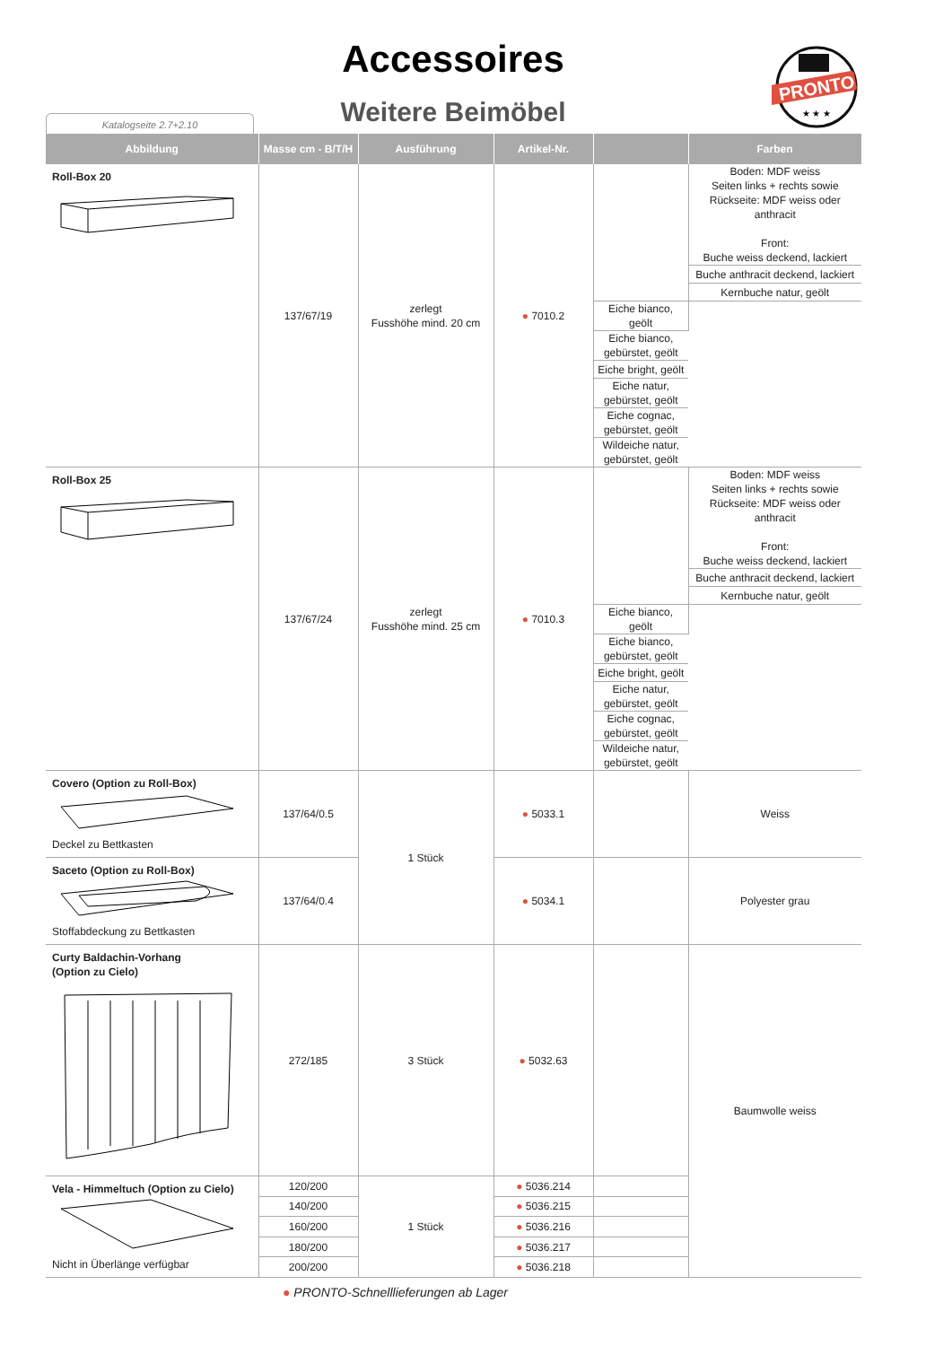Accessoires
Weitere Beimöbel Katalogseite 2.7+2.10
PRONTO
★ ★ ★
| Abbildung | Masse cm - B/T/H | Ausführung | Artikel-Nr. | | Farben |
| --- | --- | --- | --- | --- | --- |
| Roll-Box 20 | 137/67/19 | zerlegt Fusshöhe mind. 20 cm | ● 7010.2 | | Boden: MDF weiss Seiten links + rechts sowie Rückseite: MDF weiss oder anthracit Front: Buche weiss deckend, lackiert |
| | | | | | Buche anthracit deckend, lackiert |
| | | | | | Kernbuche natur, geölt |
| | | | | Eiche bianco, geölt | |
| | | | | Eiche bianco, gebürstet, geölt | |
| | | | | Eiche bright, geölt | |
| | | | | Eiche natur, gebürstet, geölt | |
| | | | | Eiche cognac, gebürstet, geölt | |
| | | | | Wildeiche natur, gebürstet, geölt | |
| Roll-Box 25 | 137/67/24 | zerlegt Fusshöhe mind. 25 cm | ● 7010.3 | | Boden: MDF weiss Seiten links + rechts sowie Rückseite: MDF weiss oder anthracit Front: Buche weiss deckend, lackiert |
| | | | | | Buche anthracit deckend, lackiert |
| | | | | | Kernbuche natur, geölt |
| | | | | Eiche bianco, geölt | |
| | | | | Eiche bianco, gebürstet, geölt | |
| | | | | Eiche bright, geölt | |
| | | | | Eiche natur, gebürstet, geölt | |
| | | | | Eiche cognac, gebürstet, geölt | |
| | | | | Wildeiche natur, gebürstet, geölt | |
| Covero (Option zu Roll-Box) Deckel zu Bettkasten | 137/64/0.5 | 1 Stück | ● 5033.1 | | Weiss |
| Saceto (Option zu Roll-Box) Stoffabdeckung zu Bettkasten | 137/64/0.4 | | ● 5034.1 | | Polyester grau |
| Curty Baldachin-Vorhang (Option zu Cielo) | 272/185 | 3 Stück | ● 5032.63 | | Baumwolle weiss |
| Vela - Himmeltuch (Option zu Cielo) Nicht in Überlänge verfügbar | 120/200 | 1 Stück | ● 5036.214 | | |
| | 140/200 | | ● 5036.215 | | |
| | 160/200 | | ● 5036.216 | | |
| | 180/200 | | ● 5036.217 | | |
| | 200/200 | | ● 5036.218 | | |
● PRONTO-Schnelllieferungen ab Lager